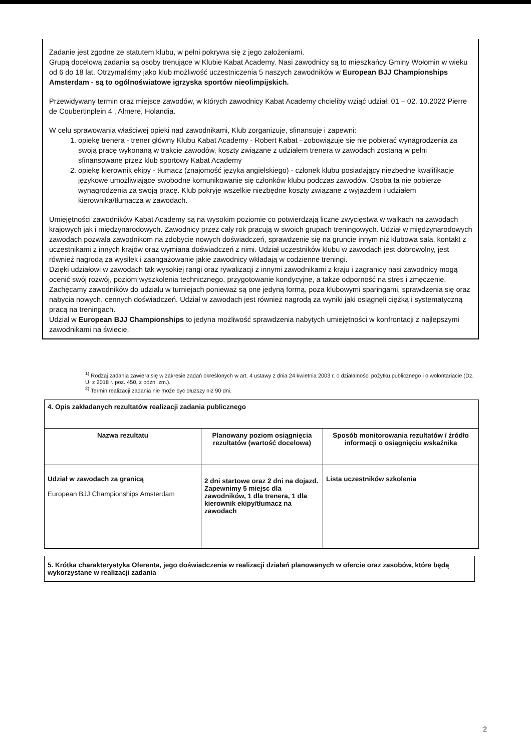Zadanie jest zgodne ze statutem klubu, w pełni pokrywa się z jego założeniami.
Grupą docelową zadania są osoby trenujące w Klubie Kabat Academy. Nasi zawodnicy są to mieszkańcy Gminy Wołomin w wieku od 6 do 18 lat. Otrzymaliśmy jako klub możliwość uczestniczenia 5 naszych zawodników w European BJJ Championships Amsterdam - są to ogólnoświatowe igrzyska sportów nieolimpijskich.
Przewidywany termin oraz miejsce zawodów, w których zawodnicy Kabat Academy chcieliby wziąć udział: 01 – 02. 10.2022 Pierre de Coubertinplein 4 , Almere, Holandia.
W celu sprawowania właściwej opieki nad zawodnikami, Klub zorganizuje, sfinansuje i zapewni:
1. opiekę trenera - trener główny Klubu Kabat Academy - Robert Kabat - zobowiązuje się nie pobierać wynagrodzenia za swoją pracę wykonaną w trakcie zawodów, koszty związane z udziałem trenera w zawodach zostaną w pełni sfinansowane przez klub sportowy Kabat Academy
2. opiekę kierownik ekipy - tłumacz (znajomość języka angielskiego) - członek klubu posiadający niezbędne kwalifikacje językowe umożliwiające swobodne komunikowanie się członków klubu podczas zawodów. Osoba ta nie pobierze wynagrodzenia za swoją pracę. Klub pokryje wszelkie niezbędne koszty związane z wyjazdem i udziałem kierownika/tłumacza w zawodach.
Umiejętności zawodników Kabat Academy są na wysokim poziomie co potwierdzają liczne zwycięstwa w walkach na zawodach krajowych jak i międzynarodowych. Zawodnicy przez cały rok pracują w swoich grupach treningowych. Udział w międzynarodowych zawodach pozwala zawodnikom na zdobycie nowych doświadczeń, sprawdzenie się na gruncie innym niż klubowa sala, kontakt z uczestnikami z innych krajów oraz wymiana doświadczeń z nimi. Udział uczestników klubu w zawodach jest dobrowolny, jest również nagrodą za wysiłek i zaangażowanie jakie zawodnicy wkładają w codzienne treningi.
Dzięki udziałowi w zawodach tak wysokiej rangi oraz rywalizacji z innymi zawodnikami z kraju i zagranicy nasi zawodnicy mogą ocenić swój rozwój, poziom wyszkolenia technicznego, przygotowanie kondycyjne, a także odporność na stres i zmęczenie.
Zachęcamy zawodników do udziału w turniejach ponieważ są one jedyną formą, poza klubowymi sparingami, sprawdzenia się oraz nabycia nowych, cennych doświadczeń. Udział w zawodach jest również nagrodą za wyniki jaki osiągnęli ciężką i systematyczną pracą na treningach.
Udział w European BJJ Championships to jedyna możliwość sprawdzenia nabytych umiejętności w konfrontacji z najlepszymi zawodnikami na świecie.
<sup>1)</sup> Rodzaj zadania zawiera się w zakresie zadań określonych w art. 4 ustawy z dnia 24 kwietnia 2003 r. o działalności pożytku publicznego i o wolontariacie (Dz. U. z 2018 r. poz. 450, z późn. zm.).
<sup>2)</sup> Termin realizacji zadania nie może być dłuższy niż 90 dni.
| 4. Opis zakładanych rezultatów realizacji zadania publicznego | | |
| Nazwa rezultatu | Planowany poziom osiągnięcia rezultatów (wartość docelowa) | Sposób monitorowania rezultatów / źródło informacji o osiągnięciu wskaźnika |
| Udział w zawodach za granicą European BJJ Championships Amsterdam | 2 dni startowe oraz 2 dni na dojazd. Zapewnimy 5 miejsc dla zawodników, 1 dla trenera, 1 dla kierownik ekipy/tłumacz na zawodach | Lista uczestników szkolenia |
| 5. Krótka charakterystyka Oferenta, jego doświadczenia w realizacji działań planowanych w ofercie oraz zasobów, które będą wykorzystane w realizacji zadania |
2